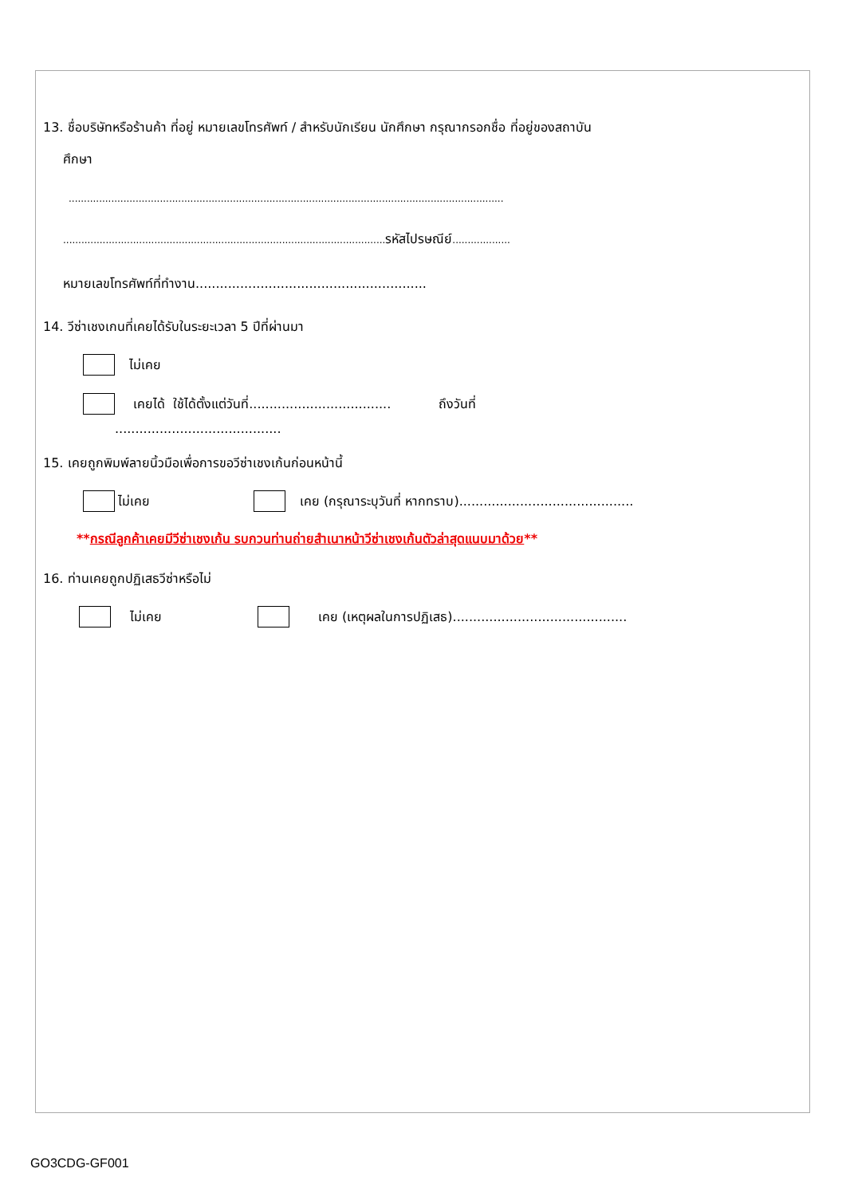13. ชื่อบริษัทหรือร้านค้า ที่อยู่ หมายเลขโทรศัพท์ / สำหรับนักเรียน นักศึกษา กรุณากรอกชื่อ ที่อยู่ของสถาบัน
ศึกษา
...............................................................................................................................................
..........................................................................................................รหัสไปรษณีย์...................
หมายเลขโทรศัพท์ที่ทำงาน.........................................................
14. วีซ่าเชงเกนที่เคยได้รับในระยะเวลา 5 ปีที่ผ่านมา
ไม่เคย
เคยได้ ใช้ได้ตั้งแต่วันที่................................... ถึงวันที่
.........................................
15. เคยถูกพิมพ์ลายนิ้วมือเพื่อการขอวีซ่าเชงเก้นก่อนหน้านี้
ไม่เคย เคย (กรุณาระบุวันที่ หากทราบ)...........................................
**กรณีลูกค้าเคยมีวีซ่าเชงเก้น รบกวนท่านถ่ายสำเนาหน้าวีซ่าเชงเก้นตัวล่าสุดแนบมาด้วย**
16. ท่านเคยถูกปฏิเสธวีซ่าหรือไม่
ไม่เคย เคย (เหตุผลในการปฏิเสธ)...........................................
GO3CDG-GF001